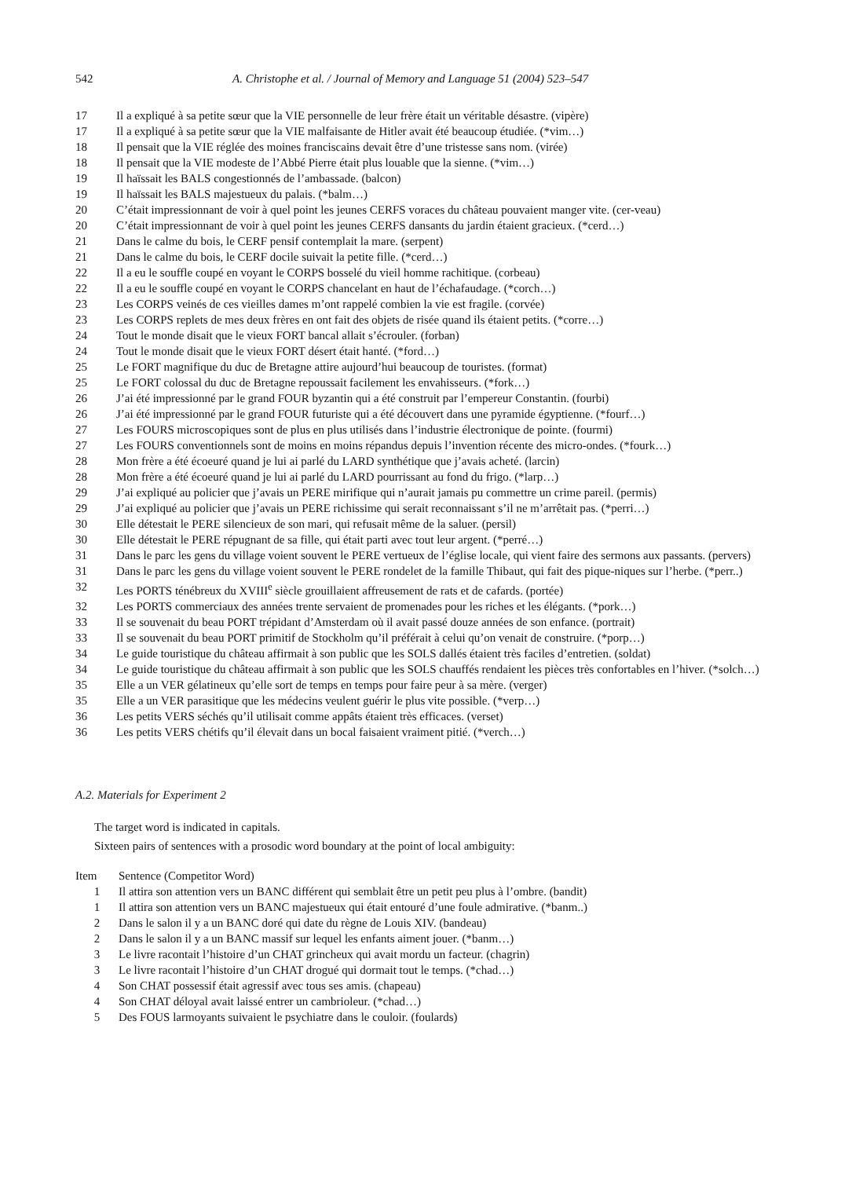542 A. Christophe et al. / Journal of Memory and Language 51 (2004) 523–547
| 17 | Il a expliqué à sa petite sœur que la VIE personnelle de leur frère était un véritable désastre. (vipère) |
| 17 | Il a expliqué à sa petite sœur que la VIE malfaisante de Hitler avait été beaucoup étudiée. (*vim…) |
| 18 | Il pensait que la VIE réglée des moines franciscains devait être d’une tristesse sans nom. (virée) |
| 18 | Il pensait que la VIE modeste de l’Abbé Pierre était plus louable que la sienne. (*vim…) |
| 19 | Il haïssait les BALS congestionnés de l’ambassade. (balcon) |
| 19 | Il haïssait les BALS majestueux du palais. (*balm…) |
| 20 | C’était impressionnant de voir à quel point les jeunes CERFS voraces du château pouvaient manger vite. (cer-veau) |
| 20 | C’était impressionnant de voir à quel point les jeunes CERFS dansants du jardin étaient gracieux. (*cerd…) |
| 21 | Dans le calme du bois, le CERF pensif contemplait la mare. (serpent) |
| 21 | Dans le calme du bois, le CERF docile suivait la petite fille. (*cerd…) |
| 22 | Il a eu le souffle coupé en voyant le CORPS bosselé du vieil homme rachitique. (corbeau) |
| 22 | Il a eu le souffle coupé en voyant le CORPS chancelant en haut de l’échafaudage. (*corch…) |
| 23 | Les CORPS veinés de ces vieilles dames m’ont rappelé combien la vie est fragile. (corvée) |
| 23 | Les CORPS replets de mes deux frères en ont fait des objets de risée quand ils étaient petits. (*corre…) |
| 24 | Tout le monde disait que le vieux FORT bancal allait s’écrouler. (forban) |
| 24 | Tout le monde disait que le vieux FORT désert était hanté. (*ford…) |
| 25 | Le FORT magnifique du duc de Bretagne attire aujourd’hui beaucoup de touristes. (format) |
| 25 | Le FORT colossal du duc de Bretagne repoussait facilement les envahisseurs. (*fork…) |
| 26 | J’ai été impressionné par le grand FOUR byzantin qui a été construit par l’empereur Constantin. (fourbi) |
| 26 | J’ai été impressionné par le grand FOUR futuriste qui a été découvert dans une pyramide égyptienne. (*fourf…) |
| 27 | Les FOURS microscopiques sont de plus en plus utilisés dans l’industrie électronique de pointe. (fourmi) |
| 27 | Les FOURS conventionnels sont de moins en moins répandus depuis l’invention récente des micro-ondes. (*fourk…) |
| 28 | Mon frère a été écoeuré quand je lui ai parlé du LARD synthétique que j’avais acheté. (larcin) |
| 28 | Mon frère a été écoeuré quand je lui ai parlé du LARD pourrissant au fond du frigo. (*larp…) |
| 29 | J’ai expliqué au policier que j’avais un PERE mirifique qui n’aurait jamais pu commettre un crime pareil. (permis) |
| 29 | J’ai expliqué au policier que j’avais un PERE richissime qui serait reconnaissant s’il ne m’arrêtait pas. (*perri…) |
| 30 | Elle détestait le PERE silencieux de son mari, qui refusait même de la saluer. (persil) |
| 30 | Elle détestait le PERE répugnant de sa fille, qui était parti avec tout leur argent. (*perré…) |
| 31 | Dans le parc les gens du village voient souvent le PERE vertueux de l’église locale, qui vient faire des sermons aux passants. (pervers) |
| 31 | Dans le parc les gens du village voient souvent le PERE rondelet de la famille Thibaut, qui fait des pique-niques sur l’herbe. (*perr..) |
| 32 | Les PORTS ténébreux du XVIII<sup>e</sup> siècle grouillaient affreusement de rats et de cafards. (portée) |
| 32 | Les PORTS commerciaux des années trente servaient de promenades pour les riches et les élégants. (*pork…) |
| 33 | Il se souvenait du beau PORT trépidant d’Amsterdam où il avait passé douze années de son enfance. (portrait) |
| 33 | Il se souvenait du beau PORT primitif de Stockholm qu’il préférait à celui qu’on venait de construire. (*porp…) |
| 34 | Le guide touristique du château affirmait à son public que les SOLS dallés étaient très faciles d’entretien. (soldat) |
| 34 | Le guide touristique du château affirmait à son public que les SOLS chauffés rendaient les pièces très confortables en l’hiver. (*solch…) |
| 35 | Elle a un VER gélatineux qu’elle sort de temps en temps pour faire peur à sa mère. (verger) |
| 35 | Elle a un VER parasitique que les médecins veulent guérir le plus vite possible. (*verp…) |
| 36 | Les petits VERS séchés qu’il utilisait comme appâts étaient très efficaces. (verset) |
| 36 | Les petits VERS chétifs qu’il élevait dans un bocal faisaient vraiment pitié. (*verch…) |
A.2. Materials for Experiment 2
The target word is indicated in capitals.
Sixteen pairs of sentences with a prosodic word boundary at the point of local ambiguity:
| Item | Sentence (Competitor Word) |
| --- | --- |
| 1 | Il attira son attention vers un BANC différent qui semblait être un petit peu plus à l’ombre. (bandit) |
| 1 | Il attira son attention vers un BANC majestueux qui était entouré d’une foule admirative. (*banm..) |
| 2 | Dans le salon il y a un BANC doré qui date du règne de Louis XIV. (bandeau) |
| 2 | Dans le salon il y a un BANC massif sur lequel les enfants aiment jouer. (*banm…) |
| 3 | Le livre racontait l’histoire d’un CHAT grincheux qui avait mordu un facteur. (chagrin) |
| 3 | Le livre racontait l’histoire d’un CHAT drogué qui dormait tout le temps. (*chad…) |
| 4 | Son CHAT possessif était agressif avec tous ses amis. (chapeau) |
| 4 | Son CHAT déloyal avait laissé entrer un cambrioleur. (*chad…) |
| 5 | Des FOUS larmoyants suivaient le psychiatre dans le couloir. (foulards) |